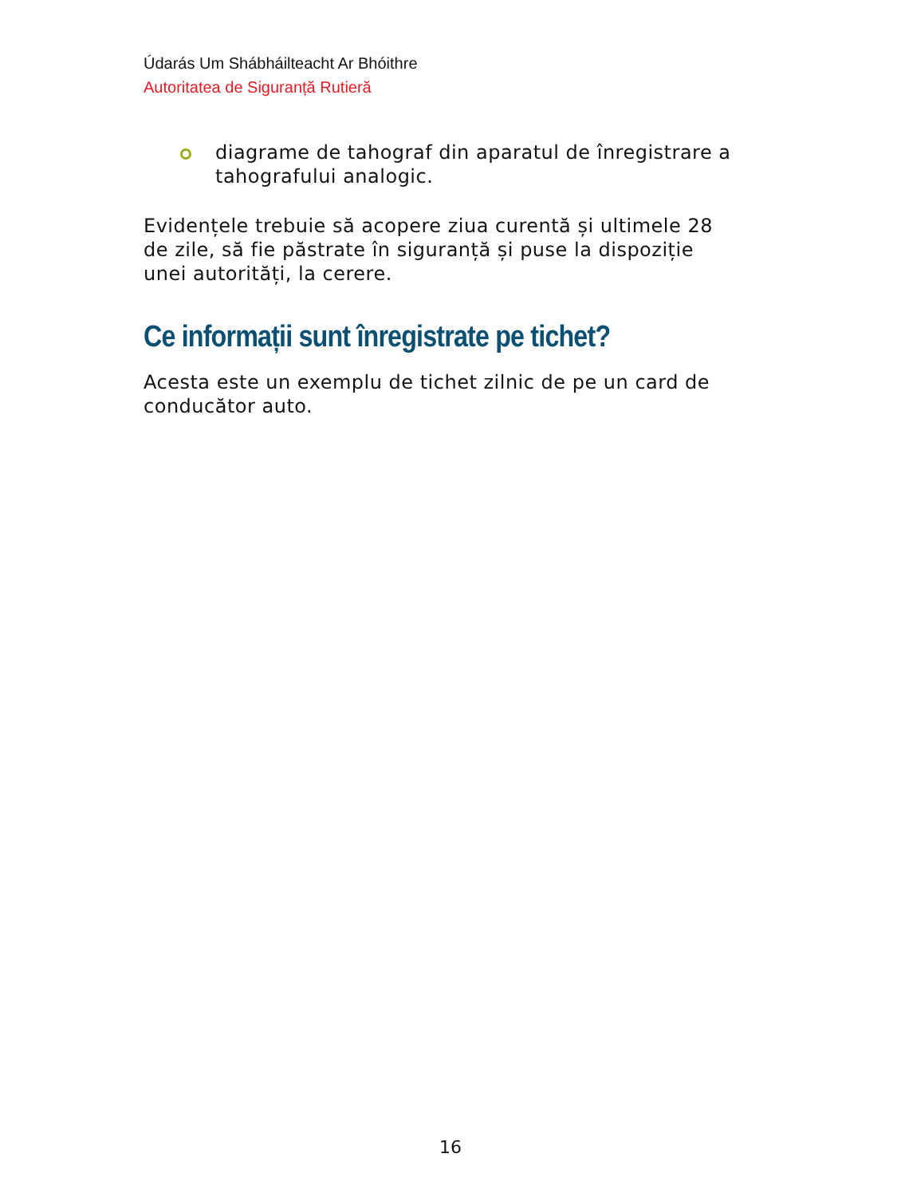Údarás Um Shábháilteacht Ar Bhóithre
Autoritatea de Siguranță Rutieră
diagrame de tahograf din aparatul de înregistrare a tahografului analogic.
Evidențele trebuie să acopere ziua curentă și ultimele 28 de zile, să fie păstrate în siguranță și puse la dispoziție unei autorități, la cerere.
Ce informații sunt înregistrate pe tichet?
Acesta este un exemplu de tichet zilnic de pe un card de conducător auto.
16